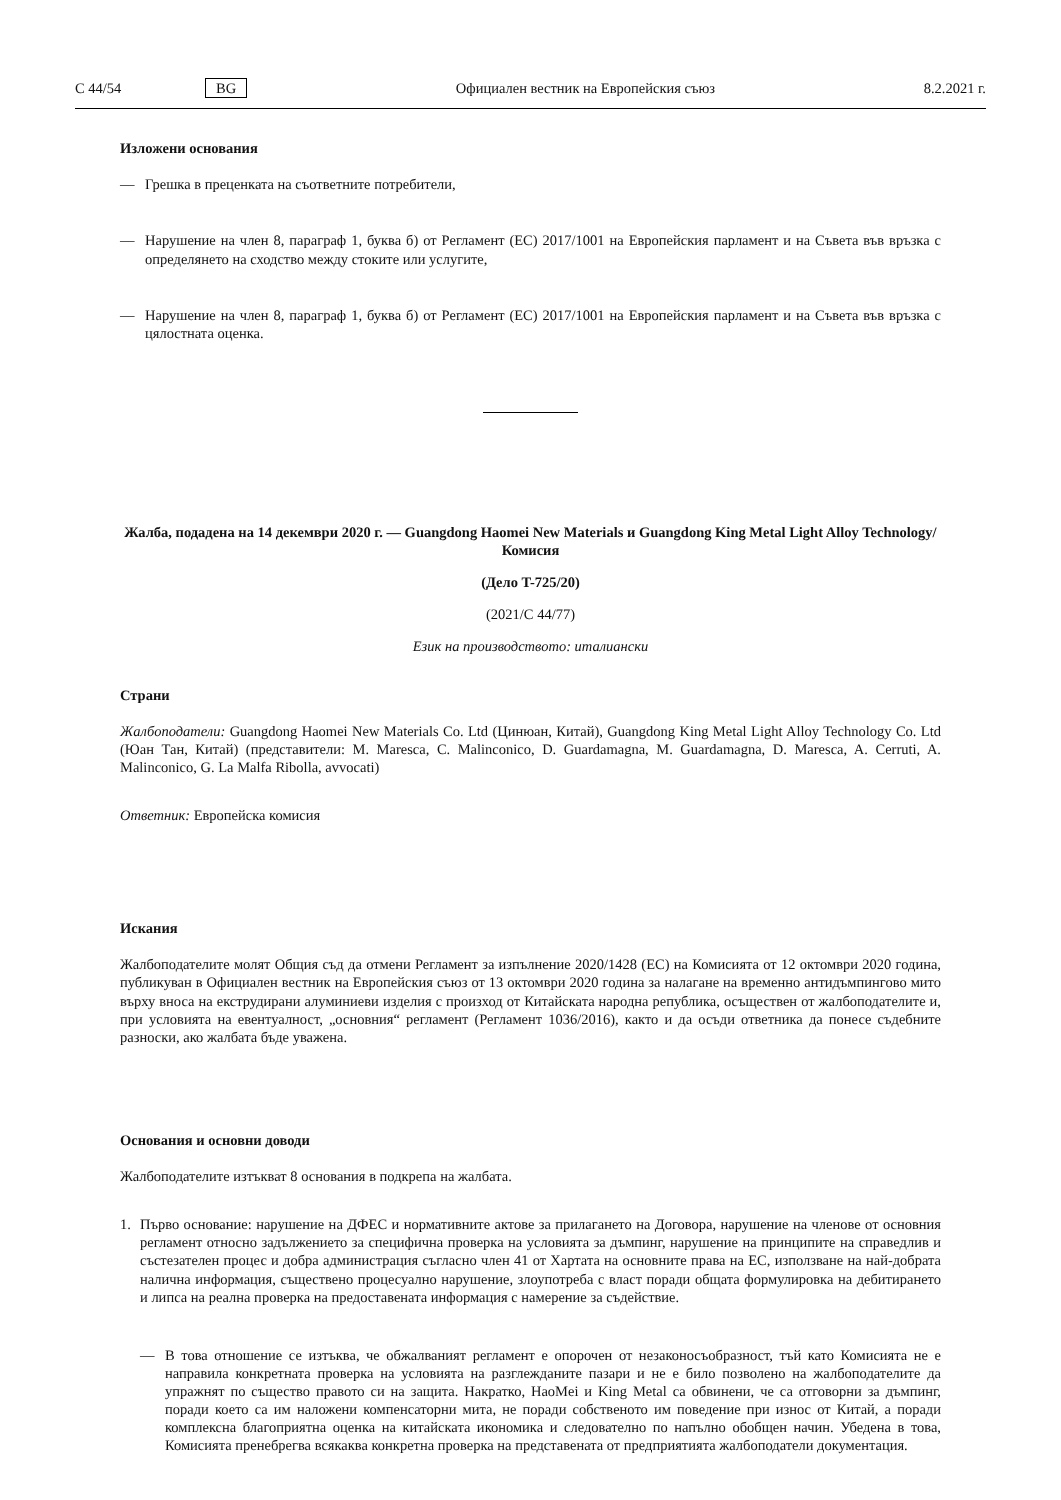C 44/54 BG Официален вестник на Европейския съюз 8.2.2021 г.
Изложени основания
— Грешка в преценката на съответните потребители,
— Нарушение на член 8, параграф 1, буква б) от Регламент (ЕС) 2017/1001 на Европейския парламент и на Съвета във връзка с определянето на сходство между стоките или услугите,
— Нарушение на член 8, параграф 1, буква б) от Регламент (ЕС) 2017/1001 на Европейския парламент и на Съвета във връзка с цялостната оценка.
Жалба, подадена на 14 декември 2020 г. — Guangdong Haomei New Materials и Guangdong King Metal Light Alloy Technology/Комисия
(Дело T-725/20)
(2021/C 44/77)
Език на производството: италиански
Страни
Жалбоподатели: Guangdong Haomei New Materials Co. Ltd (Цинюан, Китай), Guangdong King Metal Light Alloy Technology Co. Ltd (Юан Тан, Китай) (представители: M. Maresca, C. Malinconico, D. Guardamagna, M. Guardamagna, D. Maresca, A. Cerruti, A. Malinconico, G. La Malfa Ribolla, avvocati)
Ответник: Европейска комисия
Искания
Жалбоподателите молят Общия съд да отмени Регламент за изпълнение 2020/1428 (ЕС) на Комисията от 12 октомври 2020 година, публикуван в Официален вестник на Европейския съюз от 13 октомври 2020 година за налагане на временно антидъмпингово мито върху вноса на екструдирани алуминиеви изделия с произход от Китайската народна република, осъществен от жалбоподателите и, при условията на евентуалност, „основния“ регламент (Регламент 1036/2016), както и да осъди ответника да понесе съдебните разноски, ако жалбата бъде уважена.
Основания и основни доводи
Жалбоподателите изтъкват 8 основания в подкрепа на жалбата.
1. Първо основание: нарушение на ДФЕС и нормативните актове за прилагането на Договора, нарушение на членове от основния регламент относно задължението за специфична проверка на условията за дъмпинг, нарушение на принципите на справедлив и състезателен процес и добра администрация съгласно член 41 от Хартата на основните права на ЕС, използване на най-добрата налична информация, съществено процесуално нарушение, злоупотреба с власт поради общата формулировка на дебитирането и липса на реална проверка на предоставената информация с намерение за съдействие.
— В това отношение се изтъква, че обжалваният регламент е опорочен от незаконосъобразност, тъй като Комисията не е направила конкретната проверка на условията на разглежданите пазари и не е било позволено на жалбоподателите да упражнят по същество правото си на защита. Накратко, HaoMei и King Metal са обвинени, че са отговорни за дъмпинг, поради което са им наложени компенсаторни мита, не поради собственото им поведение при износ от Китай, а поради комплексна благоприятна оценка на китайската икономика и следователно по напълно обобщен начин. Убедена в това, Комисията пренебрегва всякаква конкретна проверка на представената от предприятията жалбоподатели документация.